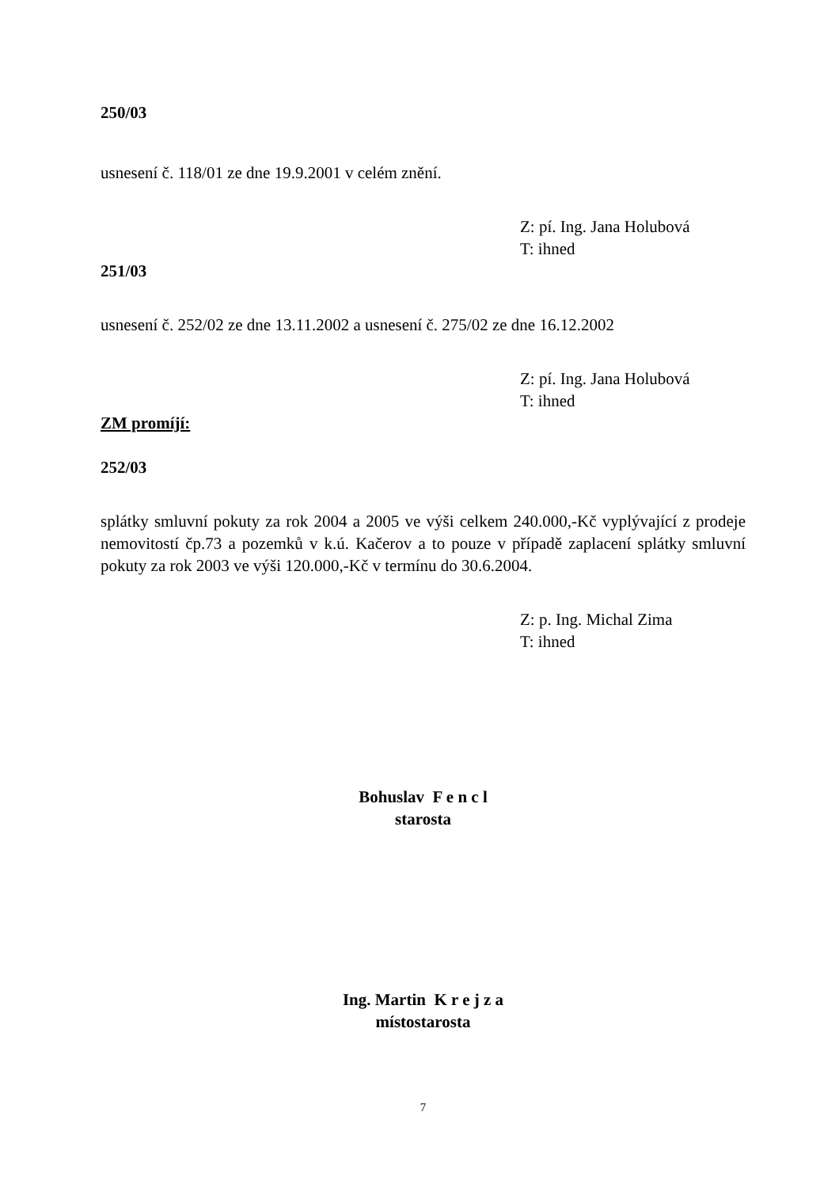250/03
usnesení č. 118/01 ze dne 19.9.2001 v celém znění.
Z: pí. Ing. Jana Holubová
T: ihned
251/03
usnesení č. 252/02 ze dne 13.11.2002 a usnesení č. 275/02 ze dne 16.12.2002
Z: pí. Ing. Jana Holubová
T: ihned
ZM promíjí:
252/03
splátky smluvní pokuty za rok 2004 a 2005 ve výši celkem 240.000,-Kč vyplývající z prodeje nemovitostí čp.73 a pozemků v k.ú. Kačerov a to pouze v případě zaplacení splátky smluvní pokuty za rok 2003 ve výši 120.000,-Kč v termínu do 30.6.2004.
Z: p. Ing. Michal Zima
T: ihned
Bohuslav F e n c l
starosta
Ing. Martin K r e j z a
místostarosta
7